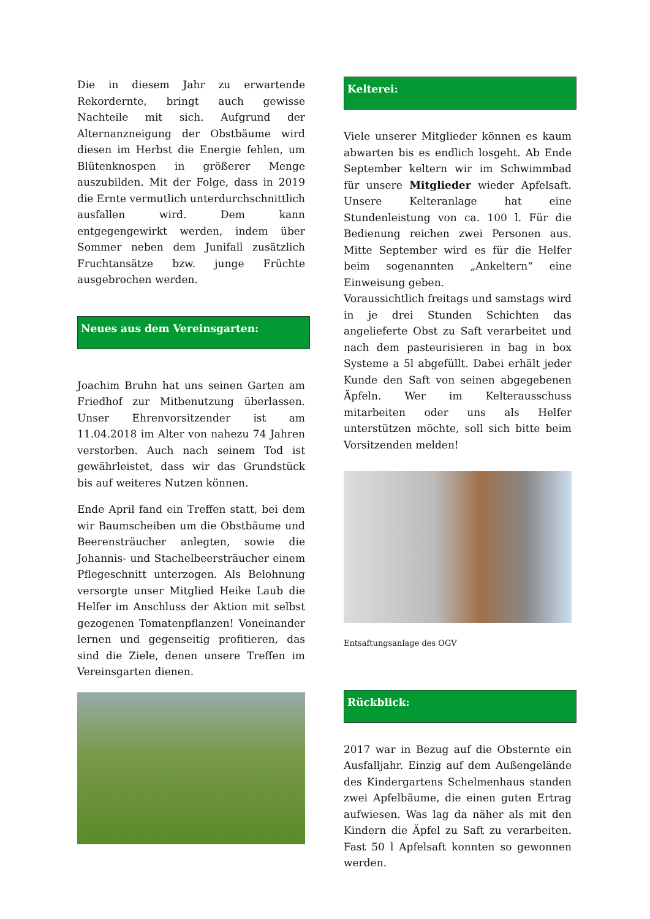Die in diesem Jahr zu erwartende Rekordernte, bringt auch gewisse Nachteile mit sich. Aufgrund der Alternanzneigung der Obstbäume wird diesen im Herbst die Energie fehlen, um Blütenknospen in größerer Menge auszubilden. Mit der Folge, dass in 2019 die Ernte vermutlich unterdurchschnittlich ausfallen wird. Dem kann entgegengewirkt werden, indem über Sommer neben dem Junifall zusätzlich Fruchtansätze bzw. junge Früchte ausgebrochen werden.
Neues aus dem Vereinsgarten:
Joachim Bruhn hat uns seinen Garten am Friedhof zur Mitbenutzung überlassen. Unser Ehrenvorsitzender ist am 11.04.2018 im Alter von nahezu 74 Jahren verstorben. Auch nach seinem Tod ist gewährleistet, dass wir das Grundstück bis auf weiteres Nutzen können.
Ende April fand ein Treffen statt, bei dem wir Baumscheiben um die Obstbäume und Beerensträucher anlegten, sowie die Johannis- und Stachelbeersträucher einem Pflegeschnitt unterzogen. Als Belohnung versorgte unser Mitglied Heike Laub die Helfer im Anschluss der Aktion mit selbst gezogenen Tomatenpflanzen! Voneinander lernen und gegenseitig profitieren, das sind die Ziele, denen unsere Treffen im Vereinsgarten dienen.
Kelterei:
Viele unserer Mitglieder können es kaum abwarten bis es endlich losgeht. Ab Ende September keltern wir im Schwimmbad für unsere Mitglieder wieder Apfelsaft. Unsere Kelteranlage hat eine Stundenleistung von ca. 100 l. Für die Bedienung reichen zwei Personen aus. Mitte September wird es für die Helfer beim sogenannten „Ankeltern“ eine Einweisung geben.
Voraussichtlich freitags und samstags wird in je drei Stunden Schichten das angelieferte Obst zu Saft verarbeitet und nach dem pasteurisieren in bag in box Systeme a 5l abgefüllt. Dabei erhält jeder Kunde den Saft von seinen abgegebenen Äpfeln. Wer im Kelterausschuss mitarbeiten oder uns als Helfer unterstützen möchte, soll sich bitte beim Vorsitzenden melden!
Entsaftungsanlage des OGV
Rückblick:
2017 war in Bezug auf die Obsternte ein Ausfalljahr. Einzig auf dem Außengelände des Kindergartens Schelmenhaus standen zwei Apfelbäume, die einen guten Ertrag aufwiesen. Was lag da näher als mit den Kindern die Äpfel zu Saft zu verarbeiten. Fast 50 l Apfelsaft konnten so gewonnen werden.